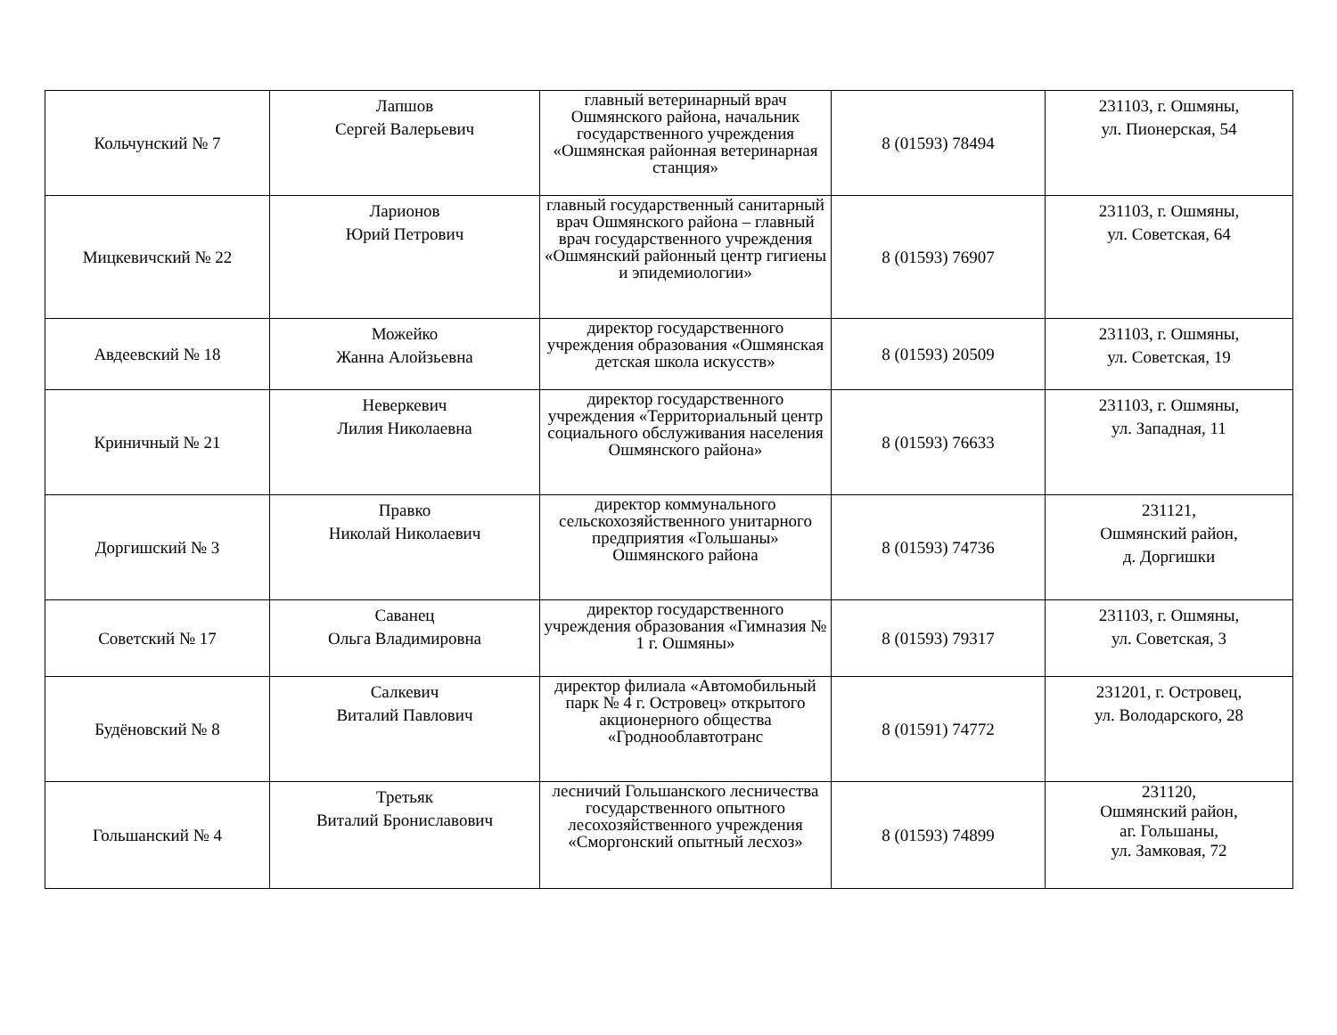| Кольчунский № 7 | Лапшов Сергей Валерьевич | главный ветеринарный врач Ошмянского района, начальник государственного учреждения «Ошмянская районная ветеринарная станция» | 8 (01593) 78494 | 231103, г. Ошмяны, ул. Пионерская, 54 |
| Мицкевичский № 22 | Ларионов Юрий Петрович | главный государственный санитарный врач Ошмянского района – главный врач государственного учреждения «Ошмянский районный центр гигиены и эпидемиологии» | 8 (01593) 76907 | 231103, г. Ошмяны, ул. Советская, 64 |
| Авдеевский № 18 | Можейко Жанна Алойзьевна | директор государственного учреждения образования «Ошмянская детская школа искусств» | 8 (01593) 20509 | 231103, г. Ошмяны, ул. Советская, 19 |
| Криничный № 21 | Неверкевич Лилия Николаевна | директор государственного учреждения «Территориальный центр социального обслуживания населения Ошмянского района» | 8 (01593) 76633 | 231103, г. Ошмяны, ул. Западная, 11 |
| Доргишский № 3 | Правко Николай Николаевич | директор коммунального сельскохозяйственного унитарного предприятия «Гольшаны» Ошмянского района | 8 (01593) 74736 | 231121, Ошмянский район, д. Доргишки |
| Советский № 17 | Саванец Ольга Владимировна | директор государственного учреждения образования «Гимназия № 1 г. Ошмяны» | 8 (01593) 79317 | 231103, г. Ошмяны, ул. Советская, 3 |
| Будёновский № 8 | Салкевич Виталий Павлович | директор филиала «Автомобильный парк № 4 г. Островец» открытого акционерного общества «Гроднооблавтотранс | 8 (01591) 74772 | 231201, г. Островец, ул. Володарского, 28 |
| Гольшанский № 4 | Третьяк Виталий Брониславович | лесничий Гольшанского лесничества государственного опытного лесохозяйственного учреждения «Сморгонский опытный лесхоз» | 8 (01593) 74899 | 231120, Ошмянский район, аг. Гольшаны, ул. Замковая, 72 |